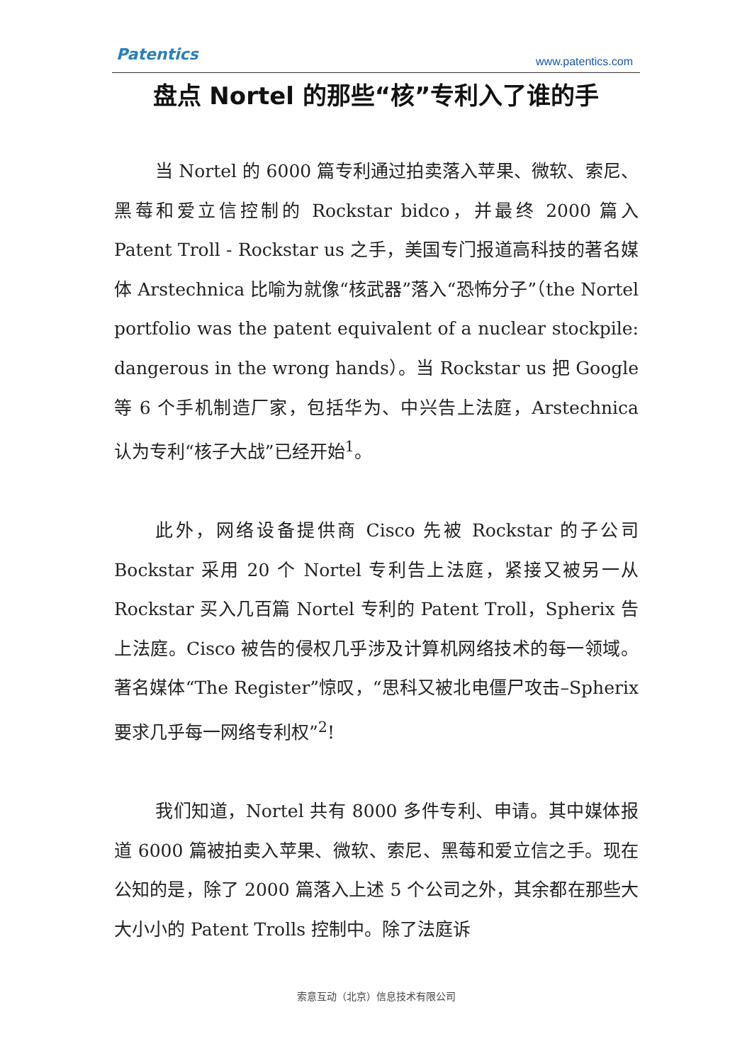Patentics www.patentics.com
盘点 Nortel 的那些“核”专利入了谁的手
当 Nortel 的 6000 篇专利通过拍卖落入苹果、微软、索尼、黑莓和爱立信控制的 Rockstar bidco，并最终 2000 篇入 Patent Troll - Rockstar us 之手，美国专门报道高科技的著名媒体 Arstechnica 比喻为就像“核武器”落入“恐怖分子”（the Nortel portfolio was the patent equivalent of a nuclear stockpile: dangerous in the wrong hands）。当 Rockstar us 把 Google 等 6 个手机制造厂家，包括华为、中兴告上法庭，Arstechnica 认为专利“核子大战”已经开始<sup>1</sup>。
此外，网络设备提供商 Cisco 先被 Rockstar 的子公司 Bockstar 采用 20 个 Nortel 专利告上法庭，紧接又被另一从 Rockstar 买入几百篇 Nortel 专利的 Patent Troll，Spherix 告上法庭。Cisco 被告的侵权几乎涉及计算机网络技术的每一领域。著名媒体“The Register”惊叹，“思科又被北电僵尸攻击–Spherix 要求几乎每一网络专利权”<sup>2</sup>!
我们知道，Nortel 共有 8000 多件专利、申请。其中媒体报道 6000 篇被拍卖入苹果、微软、索尼、黑莓和爱立信之手。现在公知的是，除了 2000 篇落入上述 5 个公司之外，其余都在那些大大小小的 Patent Trolls 控制中。除了法庭诉
索意互动（北京）信息技术有限公司